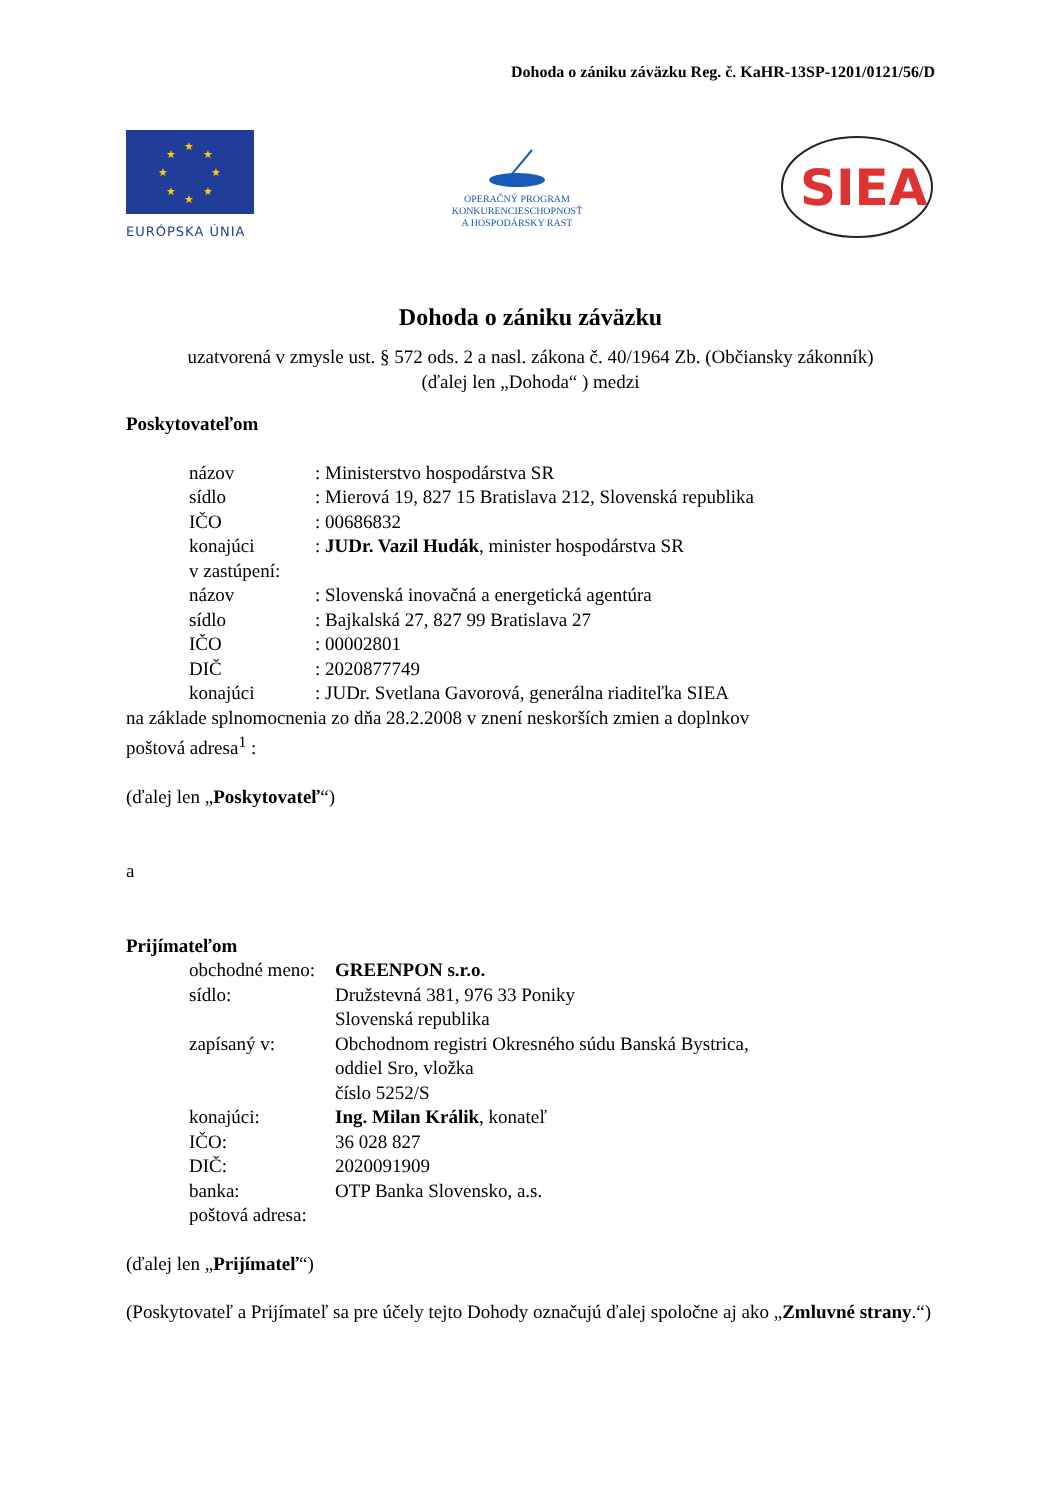Dohoda o zániku záväzku Reg. č. KaHR-13SP-1201/0121/56/D
★
★
★
★
★
★
★
★
EURÓPSKA ÚNIA
OPERAČNÝ PROGRAM
KONKURENCIESCHOPNOSŤ
A HOSPODÁRSKY RAST
SIEA
Dohoda o zániku záväzku
uzatvorená v zmysle ust. § 572 ods. 2 a nasl. zákona č. 40/1964 Zb. (Občiansky zákonník)
(ďalej len „Dohoda“ ) medzi
Poskytovateľom
názov: Ministerstvo hospodárstva SR
sídlo: Mierová 19, 827 15 Bratislava 212, Slovenská republika
IČO: 00686832
konajúci: JUDr. Vazil Hudák, minister hospodárstva SR
v zastúpení:
názov: Slovenská inovačná a energetická agentúra
sídlo: Bajkalská 27, 827 99 Bratislava 27
IČO: 00002801
DIČ: 2020877749
konajúci: JUDr. Svetlana Gavorová, generálna riaditeľka SIEA
na základe splnomocnenia zo dňa 28.2.2008 v znení neskorších zmien a doplnkov
poštová adresa<sup>1</sup> :
(ďalej len „Poskytovateľ“)
a
Prijímateľom
obchodné meno: GREENPON s.r.o.
sídlo: Družstevná 381, 976 33 Poniky
Slovenská republika
zapísaný v: Obchodnom registri Okresného súdu Banská Bystrica,
oddiel Sro, vložka
číslo 5252/S
konajúci: Ing. Milan Králik, konateľ
IČO: 36 028 827
DIČ: 2020091909
banka: OTP Banka Slovensko, a.s.
poštová adresa:
(ďalej len „Prijímateľ“)
(Poskytovateľ a Prijímateľ sa pre účely tejto Dohody označujú ďalej spoločne aj ako „Zmluvné strany.“)